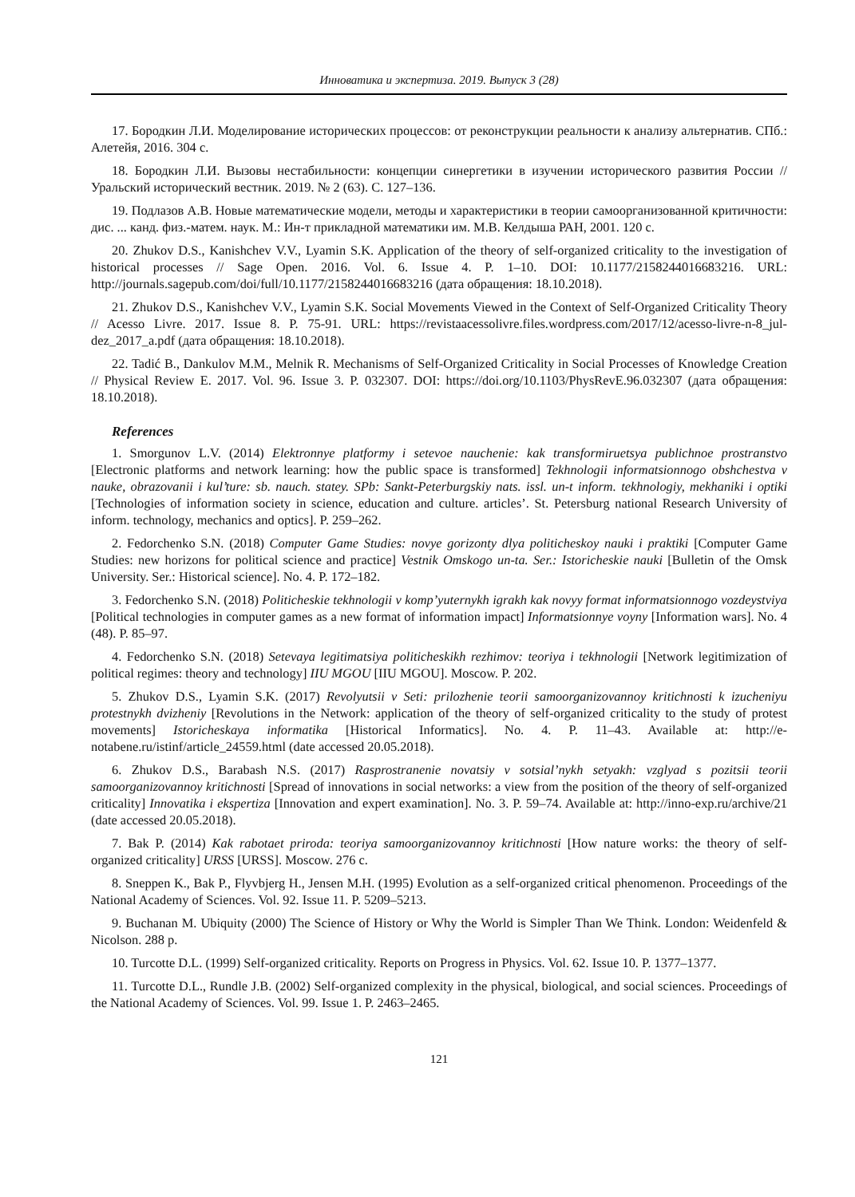Инноватика и экспертиза. 2019. Выпуск 3 (28)
17. Бородкин Л.И. Моделирование исторических процессов: от реконструкции реальности к анализу альтернатив. СПб.: Алетейя, 2016. 304 с.
18. Бородкин Л.И. Вызовы нестабильности: концепции синергетики в изучении исторического развития России // Уральский исторический вестник. 2019. № 2 (63). С. 127–136.
19. Подлазов А.В. Новые математические модели, методы и характеристики в теории самоорганизованной критичности: дис. ... канд. физ.-матем. наук. М.: Ин-т прикладной математики им. М.В. Келдыша РАН, 2001. 120 с.
20. Zhukov D.S., Kanishchev V.V., Lyamin S.K. Application of the theory of self-organized criticality to the investigation of historical processes // Sage Open. 2016. Vol. 6. Issue 4. P. 1–10. DOI: 10.1177/2158244016683216. URL: http://journals.sagepub.com/doi/full/10.1177/2158244016683216 (дата обращения: 18.10.2018).
21. Zhukov D.S., Kanishchev V.V., Lyamin S.K. Social Movements Viewed in the Context of Self-Organized Criticality Theory // Acesso Livre. 2017. Issue 8. P. 75-91. URL: https://revistaacessolivre.files.wordpress.com/2017/12/acesso-livre-n-8_jul-dez_2017_a.pdf (дата обращения: 18.10.2018).
22. Tadić B., Dankulov M.M., Melnik R. Mechanisms of Self-Organized Criticality in Social Processes of Knowledge Creation // Physical Review E. 2017. Vol. 96. Issue 3. P. 032307. DOI: https://doi.org/10.1103/PhysRevE.96.032307 (дата обращения: 18.10.2018).
References
1. Smorgunov L.V. (2014) Elektronnye platformy i setevoe nauchenie: kak transformiruetsya publichnoe prostranstvo [Electronic platforms and network learning: how the public space is transformed] Tekhnologii informatsionnogo obshchestva v nauke, obrazovanii i kul’ture: sb. nauch. statey. SPb: Sankt-Peterburgskiy nats. issl. un-t inform. tekhnologiy, mekhaniki i optiki [Technologies of information society in science, education and culture. articles’. St. Petersburg national Research University of inform. technology, mechanics and optics]. P. 259–262.
2. Fedorchenko S.N. (2018) Computer Game Studies: novye gorizonty dlya politicheskoy nauki i praktiki [Computer Game Studies: new horizons for political science and practice] Vestnik Omskogo un-ta. Ser.: Istoricheskie nauki [Bulletin of the Omsk University. Ser.: Historical science]. No. 4. P. 172–182.
3. Fedorchenko S.N. (2018) Politicheskie tekhnologii v komp’yuternykh igrakh kak novyy format informatsionnogo vozdeystviya [Political technologies in computer games as a new format of information impact] Informatsionnye voyny [Information wars]. No. 4 (48). P. 85–97.
4. Fedorchenko S.N. (2018) Setevaya legitimatsiya politicheskikh rezhimov: teoriya i tekhnologii [Network legitimization of political regimes: theory and technology] IIU MGOU [IIU MGOU]. Moscow. P. 202.
5. Zhukov D.S., Lyamin S.K. (2017) Revolyutsii v Seti: prilozhenie teorii samoorganizovannoy kritichnosti k izucheniyu protestnykh dvizheniy [Revolutions in the Network: application of the theory of self-organized criticality to the study of protest movements] Istoricheskaya informatika [Historical Informatics]. No. 4. P. 11–43. Available at: http://e-notabene.ru/istinf/article_24559.html (date accessed 20.05.2018).
6. Zhukov D.S., Barabash N.S. (2017) Rasprostranenie novatsiy v sotsial’nykh setyakh: vzglyad s pozitsii teorii samoorganizovannoy kritichnosti [Spread of innovations in social networks: a view from the position of the theory of self-organized criticality] Innovatika i ekspertiza [Innovation and expert examination]. No. 3. P. 59–74. Available at: http://inno-exp.ru/archive/21 (date accessed 20.05.2018).
7. Bak P. (2014) Kak rabotaet priroda: teoriya samoorganizovannoy kritichnosti [How nature works: the theory of self-organized criticality] URSS [URSS]. Moscow. 276 c.
8. Sneppen K., Bak P., Flyvbjerg H., Jensen M.H. (1995) Evolution as a self-organized critical phenomenon. Proceedings of the National Academy of Sciences. Vol. 92. Issue 11. P. 5209–5213.
9. Buchanan M. Ubiquity (2000) The Science of History or Why the World is Simpler Than We Think. London: Weidenfeld & Nicolson. 288 p.
10. Turcotte D.L. (1999) Self-organized criticality. Reports on Progress in Physics. Vol. 62. Issue 10. P. 1377–1377.
11. Turcotte D.L., Rundle J.B. (2002) Self-organized complexity in the physical, biological, and social sciences. Proceedings of the National Academy of Sciences. Vol. 99. Issue 1. P. 2463–2465.
121